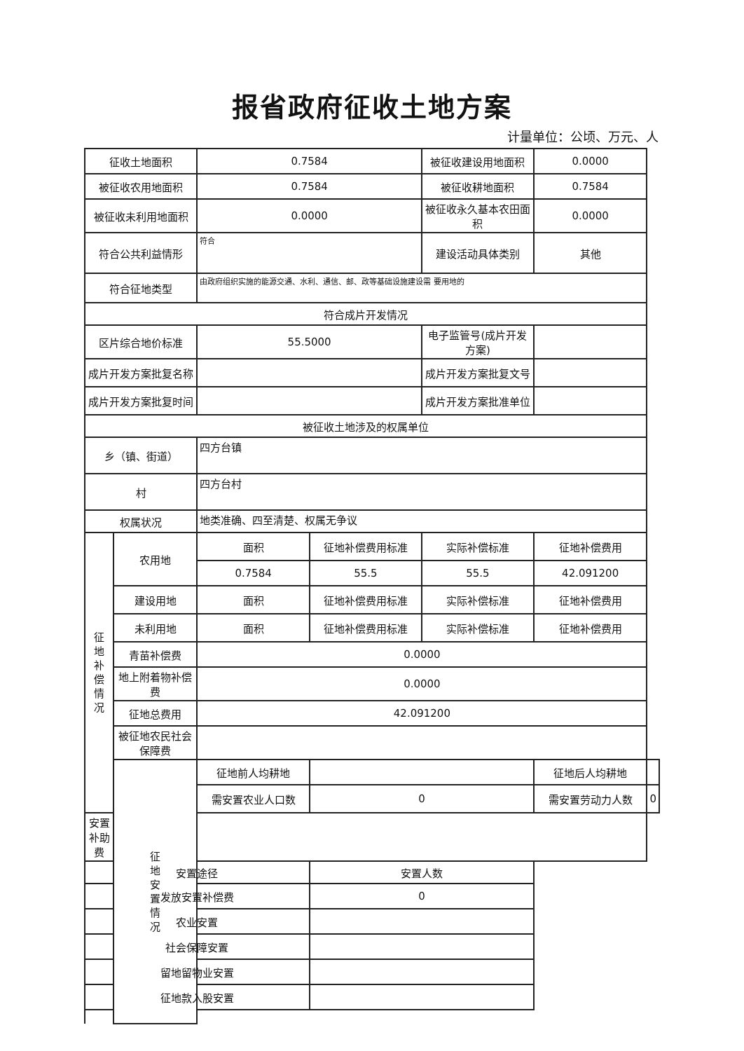报省政府征收土地方案
计量单位：公顷、万元、人
| 征收土地面积 | | 0.7584 | | 被征收建设用地面积 | 0.0000 | |
| 被征收农用地面积 | | 0.7584 | | 被征收耕地面积 | 0.7584 | |
| 被征收未利用地面积 | | 0.0000 | | 被征收永久基本农田面积 | 0.0000 | |
| 符合公共利益情形 | | 符合 | | 建设活动具体类别 | 其他 | |
| 符合征地类型 | | 由政府组织实施的能源交通、水利、通信、邮、政等基础设施建设需 要用地的 | | | | |
| 符合成片开发情况 | | | | | | |
| 区片综合地价标准 | | 55.5000 | | 电子监管号(成片开发方案) | | |
| 成片开发方案批复名称 | | | | 成片开发方案批复文号 | | |
| 成片开发方案批复时间 | | | | 成片开发方案批准单位 | | |
| 被征收土地涉及的权属单位 | | | | | | |
| 乡（镇、街道） | | 四方台镇 | | | | |
| 村 | | 四方台村 | | | | |
| 权属状况 | | 地类准确、四至清楚、权属无争议 | | | | |
| 征 地 补 偿 情 况 | 农用地 | 面积 | 征地补偿费用标准 | 实际补偿标准 | 征地补偿费用 | |
| | | 0.7584 | 55.5 | 55.5 | 42.091200 | |
| | 建设用地 | 面积 | 征地补偿费用标准 | 实际补偿标准 | 征地补偿费用 | |
| | 未利用地 | 面积 | 征地补偿费用标准 | 实际补偿标准 | 征地补偿费用 | |
| | 青苗补偿费 | 0.0000 | | | | |
| | 地上附着物补偿费 | 0.0000 | | | | |
| | 征地总费用 | 42.091200 | | | | |
| | 被征地农民社会保障费 | | | | | |
| | 征 地 安 置 情 况 | 征地前人均耕地 | | | 征地后人均耕地 | |
| | | 需安置农业人口数 | 0 | | 需安置劳动力人数 | 0 |
| 安置补助费 | | | | | | |
| 安置途径 | | | 安置人数 | | | |
| 发放安置补偿费 | | | 0 | | | |
| 农业安置 | | | | | | |
| 社会保障安置 | | | | | | |
| 留地留物业安置 | | | | | | |
| 征地款入股安置 | | | | | | |